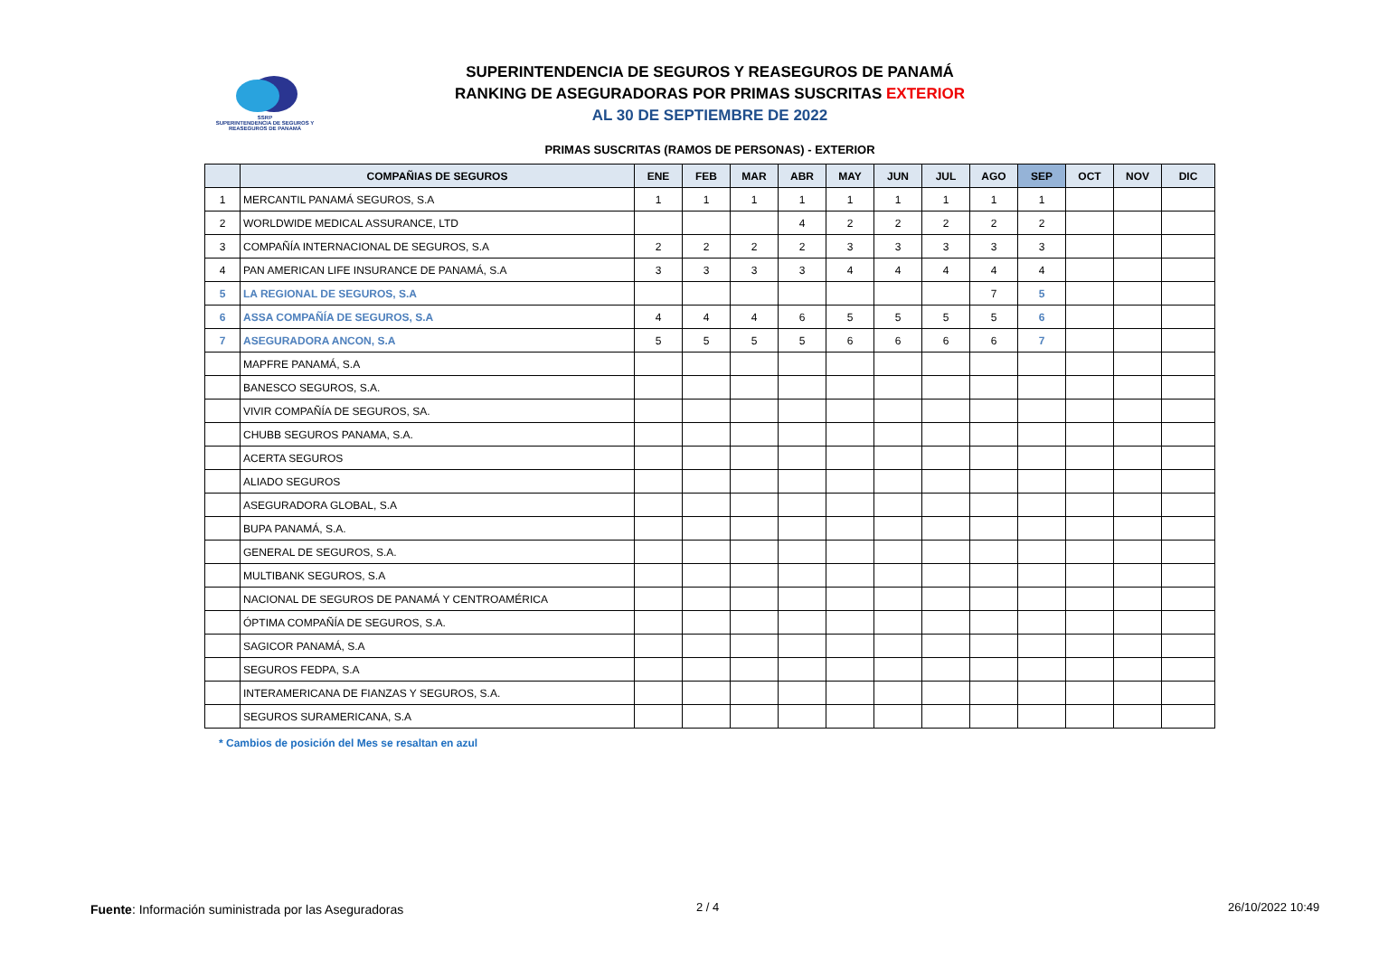SSRP
SUPERINTENDENCIA DE SEGUROS Y REASEGUROS DE PANAMÁ
SUPERINTENDENCIA DE SEGUROS Y REASEGUROS DE PANAMÁ
RANKING DE ASEGURADORAS POR PRIMAS SUSCRITAS EXTERIOR
AL 30 DE SEPTIEMBRE DE 2022
PRIMAS SUSCRITAS (RAMOS DE PERSONAS) - EXTERIOR
| | COMPAÑIAS DE SEGUROS | ENE | FEB | MAR | ABR | MAY | JUN | JUL | AGO | SEP | OCT | NOV | DIC |
| --- | --- | --- | --- | --- | --- | --- | --- | --- | --- | --- | --- | --- | --- |
| 1 | MERCANTIL PANAMÁ SEGUROS, S.A | 1 | 1 | 1 | 1 | 1 | 1 | 1 | 1 | 1 | | | |
| 2 | WORLDWIDE MEDICAL ASSURANCE, LTD | | | | 4 | 2 | 2 | 2 | 2 | 2 | | | |
| 3 | COMPAÑÍA INTERNACIONAL DE SEGUROS, S.A | 2 | 2 | 2 | 2 | 3 | 3 | 3 | 3 | 3 | | | |
| 4 | PAN AMERICAN LIFE INSURANCE DE PANAMÁ, S.A | 3 | 3 | 3 | 3 | 4 | 4 | 4 | 4 | 4 | | | |
| 5 | LA REGIONAL DE SEGUROS, S.A | | | | | | | | 7 | 5 | | | |
| 6 | ASSA COMPAÑÍA DE SEGUROS, S.A | 4 | 4 | 4 | 6 | 5 | 5 | 5 | 5 | 6 | | | |
| 7 | ASEGURADORA ANCON, S.A | 5 | 5 | 5 | 5 | 6 | 6 | 6 | 6 | 7 | | | |
| | MAPFRE PANAMÁ, S.A | | | | | | | | | | | | |
| | BANESCO SEGUROS, S.A. | | | | | | | | | | | | |
| | VIVIR COMPAÑÍA DE SEGUROS, SA. | | | | | | | | | | | | |
| | CHUBB SEGUROS PANAMA, S.A. | | | | | | | | | | | | |
| | ACERTA SEGUROS | | | | | | | | | | | | |
| | ALIADO SEGUROS | | | | | | | | | | | | |
| | ASEGURADORA GLOBAL, S.A | | | | | | | | | | | | |
| | BUPA PANAMÁ, S.A. | | | | | | | | | | | | |
| | GENERAL DE SEGUROS, S.A. | | | | | | | | | | | | |
| | MULTIBANK SEGUROS, S.A | | | | | | | | | | | | |
| | NACIONAL DE SEGUROS DE PANAMÁ Y CENTROAMÉRICA | | | | | | | | | | | | |
| | ÓPTIMA COMPAÑÍA DE SEGUROS, S.A. | | | | | | | | | | | | |
| | SAGICOR PANAMÁ, S.A | | | | | | | | | | | | |
| | SEGUROS FEDPA, S.A | | | | | | | | | | | | |
| | INTERAMERICANA DE FIANZAS Y SEGUROS, S.A. | | | | | | | | | | | | |
| | SEGUROS SURAMERICANA, S.A | | | | | | | | | | | | |
* Cambios de posición del Mes se resaltan en azul
Fuente: Información suministrada por las Aseguradoras
2 / 4 26/10/2022 10:49